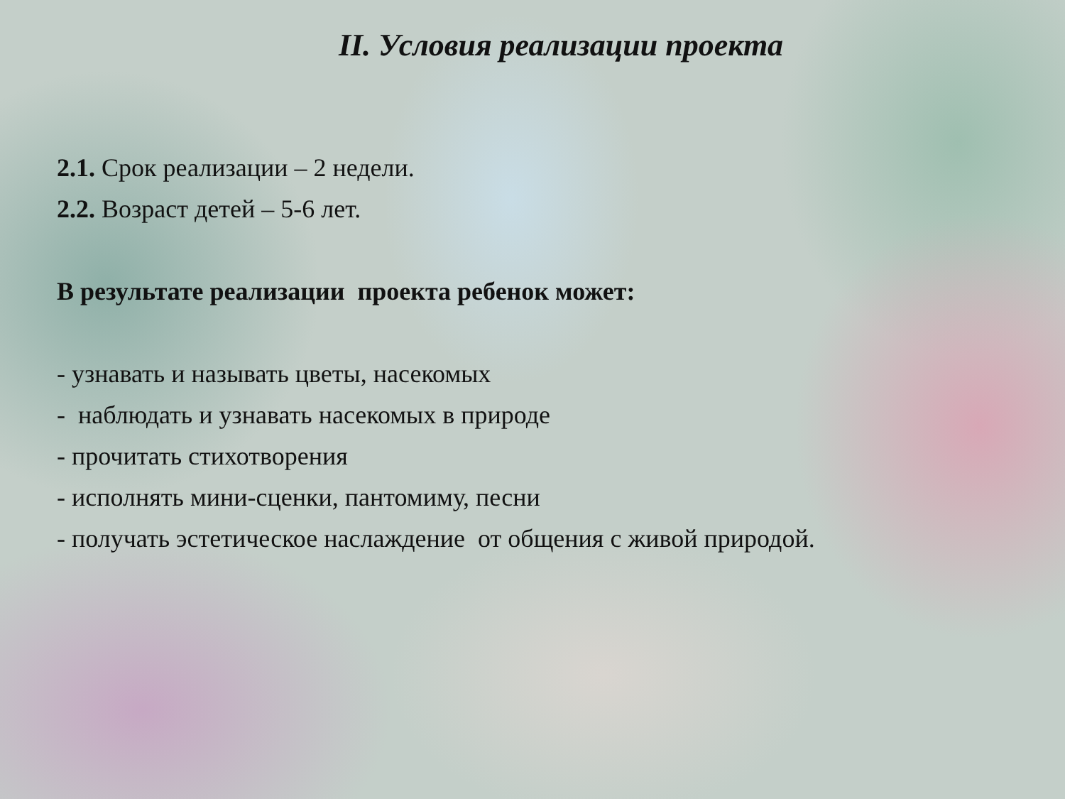II. Условия реализации проекта
2.1. Срок реализации – 2 недели.
2.2. Возраст детей – 5-6 лет.
В результате реализации проекта ребенок может:
- узнавать и называть цветы, насекомых
- наблюдать и узнавать насекомых в природе
- прочитать стихотворения
- исполнять мини-сценки, пантомиму, песни
- получать эстетическое наслаждение от общения с живой природой.